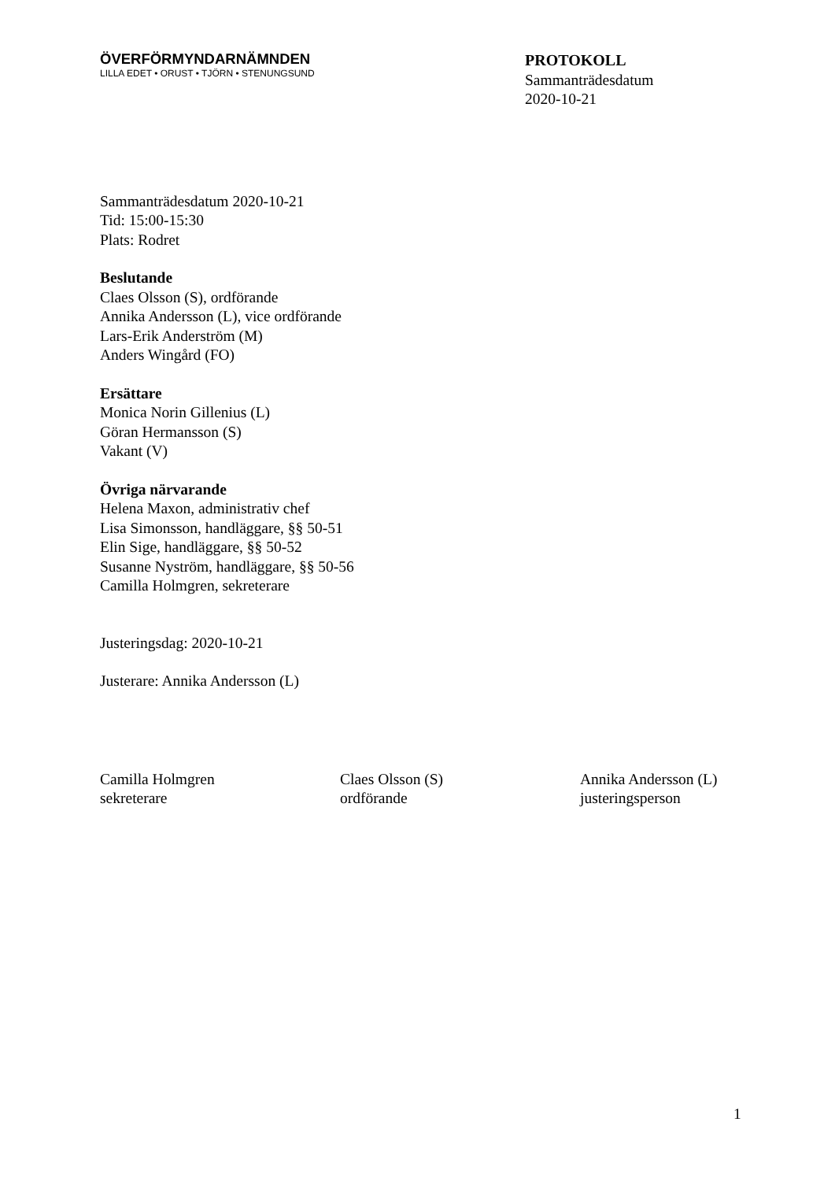ÖVERFÖRMYNDARNÄMNDEN
LILLA EDET • ORUST • TJÖRN • STENUNGSUND
PROTOKOLL
Sammanträdesdatum
2020-10-21
Sammanträdesdatum 2020-10-21
Tid: 15:00-15:30
Plats: Rodret
Beslutande
Claes Olsson (S), ordförande
Annika Andersson (L), vice ordförande
Lars-Erik Anderström (M)
Anders Wingård (FO)
Ersättare
Monica Norin Gillenius (L)
Göran Hermansson (S)
Vakant (V)
Övriga närvarande
Helena Maxon, administrativ chef
Lisa Simonsson, handläggare, §§ 50-51
Elin Sige, handläggare, §§ 50-52
Susanne Nyström, handläggare, §§ 50-56
Camilla Holmgren, sekreterare
Justeringsdag: 2020-10-21
Justerare: Annika Andersson (L)
Camilla Holmgren
sekreterare
Claes Olsson (S)
ordförande
Annika Andersson (L)
justeringsperson
1